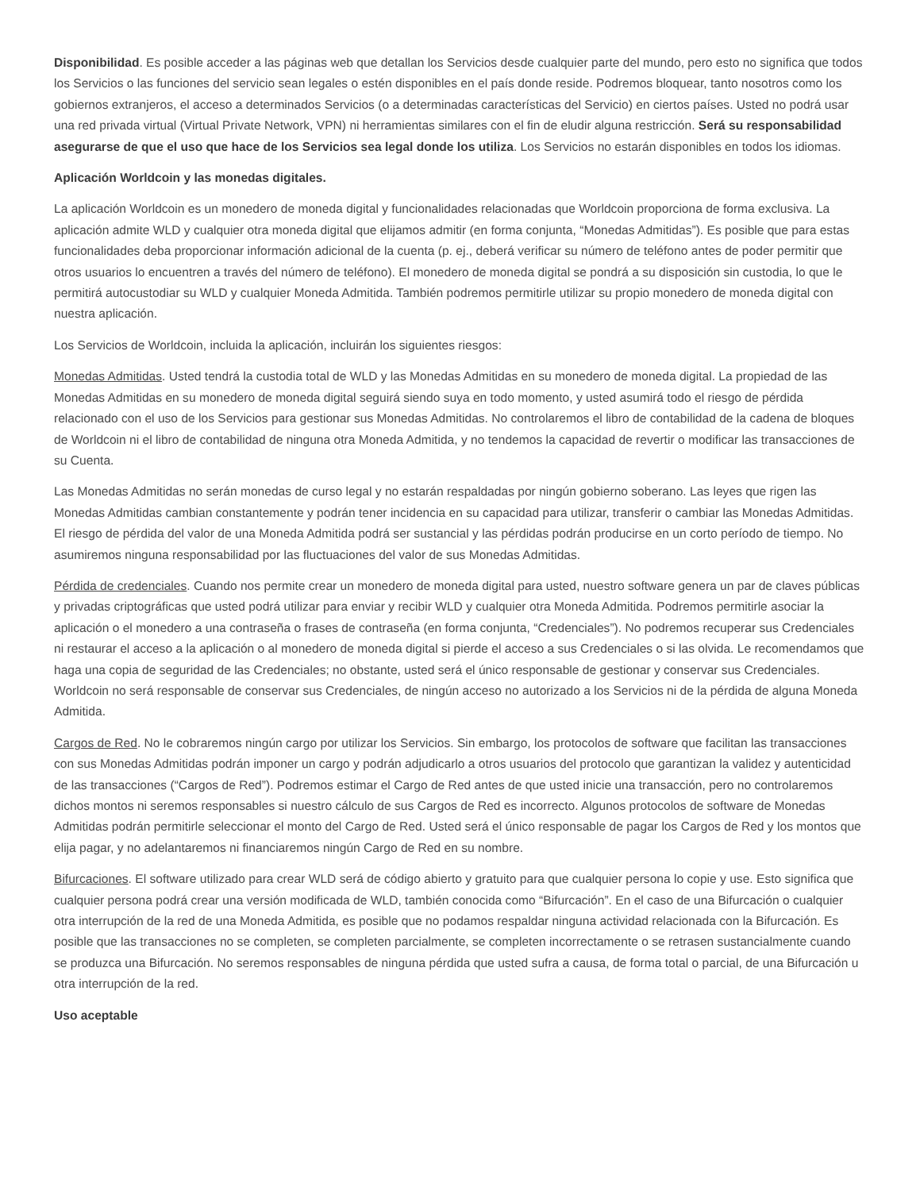Disponibilidad. Es posible acceder a las páginas web que detallan los Servicios desde cualquier parte del mundo, pero esto no significa que todos los Servicios o las funciones del servicio sean legales o estén disponibles en el país donde reside. Podremos bloquear, tanto nosotros como los gobiernos extranjeros, el acceso a determinados Servicios (o a determinadas características del Servicio) en ciertos países. Usted no podrá usar una red privada virtual (Virtual Private Network, VPN) ni herramientas similares con el fin de eludir alguna restricción. Será su responsabilidad asegurarse de que el uso que hace de los Servicios sea legal donde los utiliza. Los Servicios no estarán disponibles en todos los idiomas.
Aplicación Worldcoin y las monedas digitales.
La aplicación Worldcoin es un monedero de moneda digital y funcionalidades relacionadas que Worldcoin proporciona de forma exclusiva. La aplicación admite WLD y cualquier otra moneda digital que elijamos admitir (en forma conjunta, “Monedas Admitidas”). Es posible que para estas funcionalidades deba proporcionar información adicional de la cuenta (p. ej., deberá verificar su número de teléfono antes de poder permitir que otros usuarios lo encuentren a través del número de teléfono). El monedero de moneda digital se pondrá a su disposición sin custodia, lo que le permitirá autocustodiar su WLD y cualquier Moneda Admitida. También podremos permitirle utilizar su propio monedero de moneda digital con nuestra aplicación.
Los Servicios de Worldcoin, incluida la aplicación, incluirán los siguientes riesgos:
Monedas Admitidas. Usted tendrá la custodia total de WLD y las Monedas Admitidas en su monedero de moneda digital. La propiedad de las Monedas Admitidas en su monedero de moneda digital seguirá siendo suya en todo momento, y usted asumirá todo el riesgo de pérdida relacionado con el uso de los Servicios para gestionar sus Monedas Admitidas. No controlaremos el libro de contabilidad de la cadena de bloques de Worldcoin ni el libro de contabilidad de ninguna otra Moneda Admitida, y no tendemos la capacidad de revertir o modificar las transacciones de su Cuenta.
Las Monedas Admitidas no serán monedas de curso legal y no estarán respaldadas por ningún gobierno soberano. Las leyes que rigen las Monedas Admitidas cambian constantemente y podrán tener incidencia en su capacidad para utilizar, transferir o cambiar las Monedas Admitidas. El riesgo de pérdida del valor de una Moneda Admitida podrá ser sustancial y las pérdidas podrán producirse en un corto período de tiempo. No asumiremos ninguna responsabilidad por las fluctuaciones del valor de sus Monedas Admitidas.
Pérdida de credenciales. Cuando nos permite crear un monedero de moneda digital para usted, nuestro software genera un par de claves públicas y privadas criptográficas que usted podrá utilizar para enviar y recibir WLD y cualquier otra Moneda Admitida. Podremos permitirle asociar la aplicación o el monedero a una contraseña o frases de contraseña (en forma conjunta, “Credenciales”). No podremos recuperar sus Credenciales ni restaurar el acceso a la aplicación o al monedero de moneda digital si pierde el acceso a sus Credenciales o si las olvida. Le recomendamos que haga una copia de seguridad de las Credenciales; no obstante, usted será el único responsable de gestionar y conservar sus Credenciales. Worldcoin no será responsable de conservar sus Credenciales, de ningún acceso no autorizado a los Servicios ni de la pérdida de alguna Moneda Admitida.
Cargos de Red. No le cobraremos ningún cargo por utilizar los Servicios. Sin embargo, los protocolos de software que facilitan las transacciones con sus Monedas Admitidas podrán imponer un cargo y podrán adjudicarlo a otros usuarios del protocolo que garantizan la validez y autenticidad de las transacciones (“Cargos de Red”). Podremos estimar el Cargo de Red antes de que usted inicie una transacción, pero no controlaremos dichos montos ni seremos responsables si nuestro cálculo de sus Cargos de Red es incorrecto. Algunos protocolos de software de Monedas Admitidas podrán permitirle seleccionar el monto del Cargo de Red. Usted será el único responsable de pagar los Cargos de Red y los montos que elija pagar, y no adelantaremos ni financiaremos ningún Cargo de Red en su nombre.
Bifurcaciones. El software utilizado para crear WLD será de código abierto y gratuito para que cualquier persona lo copie y use. Esto significa que cualquier persona podrá crear una versión modificada de WLD, también conocida como “Bifurcación”. En el caso de una Bifurcación o cualquier otra interrupción de la red de una Moneda Admitida, es posible que no podamos respaldar ninguna actividad relacionada con la Bifurcación. Es posible que las transacciones no se completen, se completen parcialmente, se completen incorrectamente o se retrasen sustancialmente cuando se produzca una Bifurcación. No seremos responsables de ninguna pérdida que usted sufra a causa, de forma total o parcial, de una Bifurcación u otra interrupción de la red.
Uso aceptable